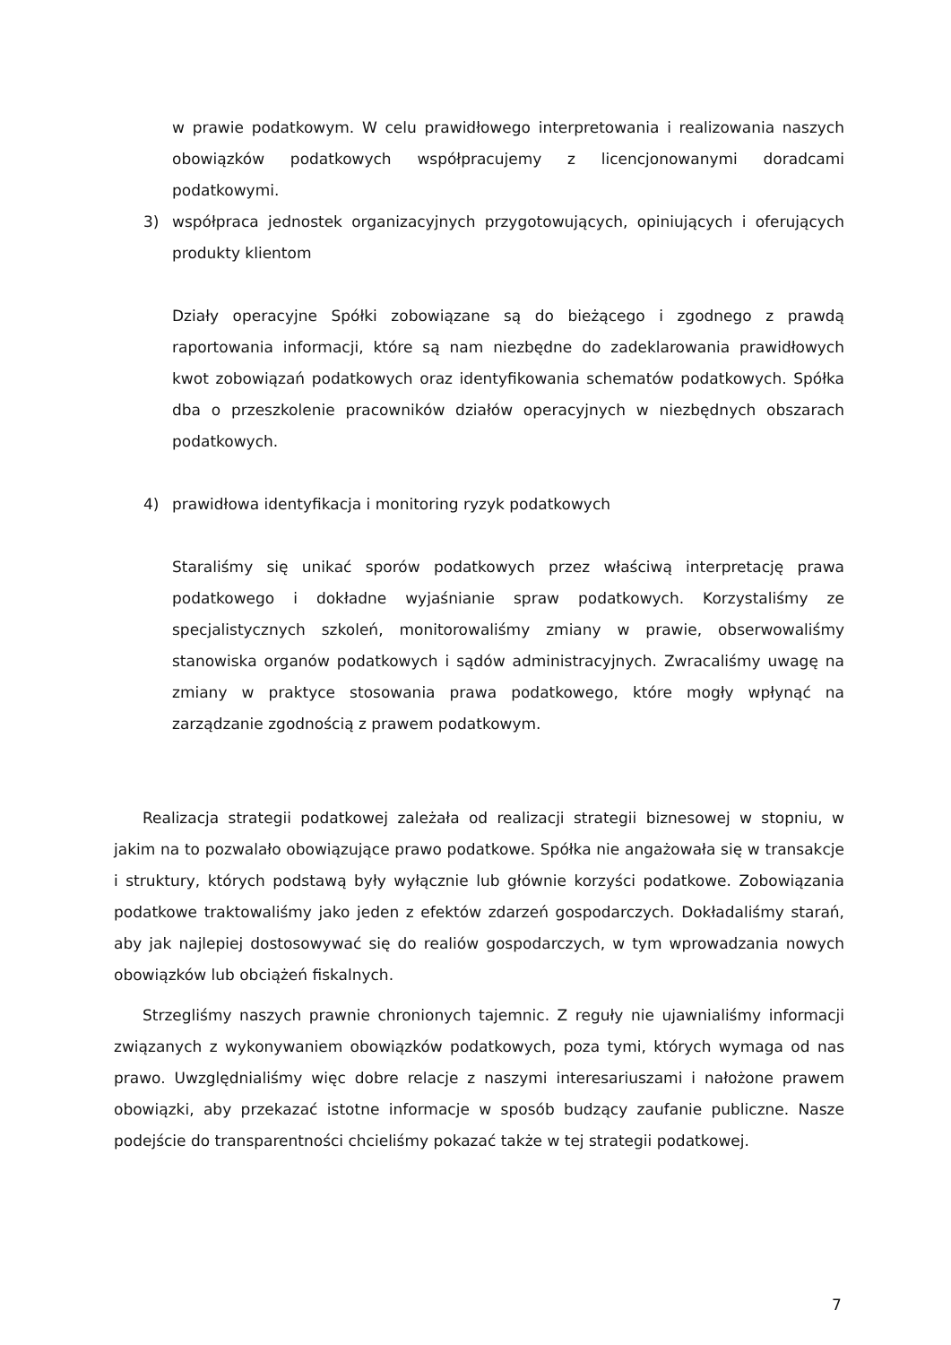w prawie podatkowym. W celu prawidłowego interpretowania i realizowania naszych obowiązków podatkowych współpracujemy z licencjonowanymi doradcami podatkowymi.
3) współpraca jednostek organizacyjnych przygotowujących, opiniujących i oferujących produkty klientom
Działy operacyjne Spółki zobowiązane są do bieżącego i zgodnego z prawdą raportowania informacji, które są nam niezbędne do zadeklarowania prawidłowych kwot zobowiązań podatkowych oraz identyfikowania schematów podatkowych. Spółka dba o przeszkolenie pracowników działów operacyjnych w niezbędnych obszarach podatkowych.
4) prawidłowa identyfikacja i monitoring ryzyk podatkowych
Staraliśmy się unikać sporów podatkowych przez właściwą interpretację prawa podatkowego i dokładne wyjaśnianie spraw podatkowych. Korzystaliśmy ze specjalistycznych szkoleń, monitorowaliśmy zmiany w prawie, obserwowaliśmy stanowiska organów podatkowych i sądów administracyjnych. Zwracaliśmy uwagę na zmiany w praktyce stosowania prawa podatkowego, które mogły wpłynąć na zarządzanie zgodnością z prawem podatkowym.
Realizacja strategii podatkowej zależała od realizacji strategii biznesowej w stopniu, w jakim na to pozwalało obowiązujące prawo podatkowe. Spółka nie angażowała się w transakcje i struktury, których podstawą były wyłącznie lub głównie korzyści podatkowe. Zobowiązania podatkowe traktowaliśmy jako jeden z efektów zdarzeń gospodarczych. Dokładaliśmy starań, aby jak najlepiej dostosowywać się do realiów gospodarczych, w tym wprowadzania nowych obowiązków lub obciążeń fiskalnych.
Strzegliśmy naszych prawnie chronionych tajemnic. Z reguły nie ujawnialiśmy informacji związanych z wykonywaniem obowiązków podatkowych, poza tymi, których wymaga od nas prawo. Uwzględnialiśmy więc dobre relacje z naszymi interesariuszami i nałożone prawem obowiązki, aby przekazać istotne informacje w sposób budzący zaufanie publiczne. Nasze podejście do transparentności chcieliśmy pokazać także w tej strategii podatkowej.
7